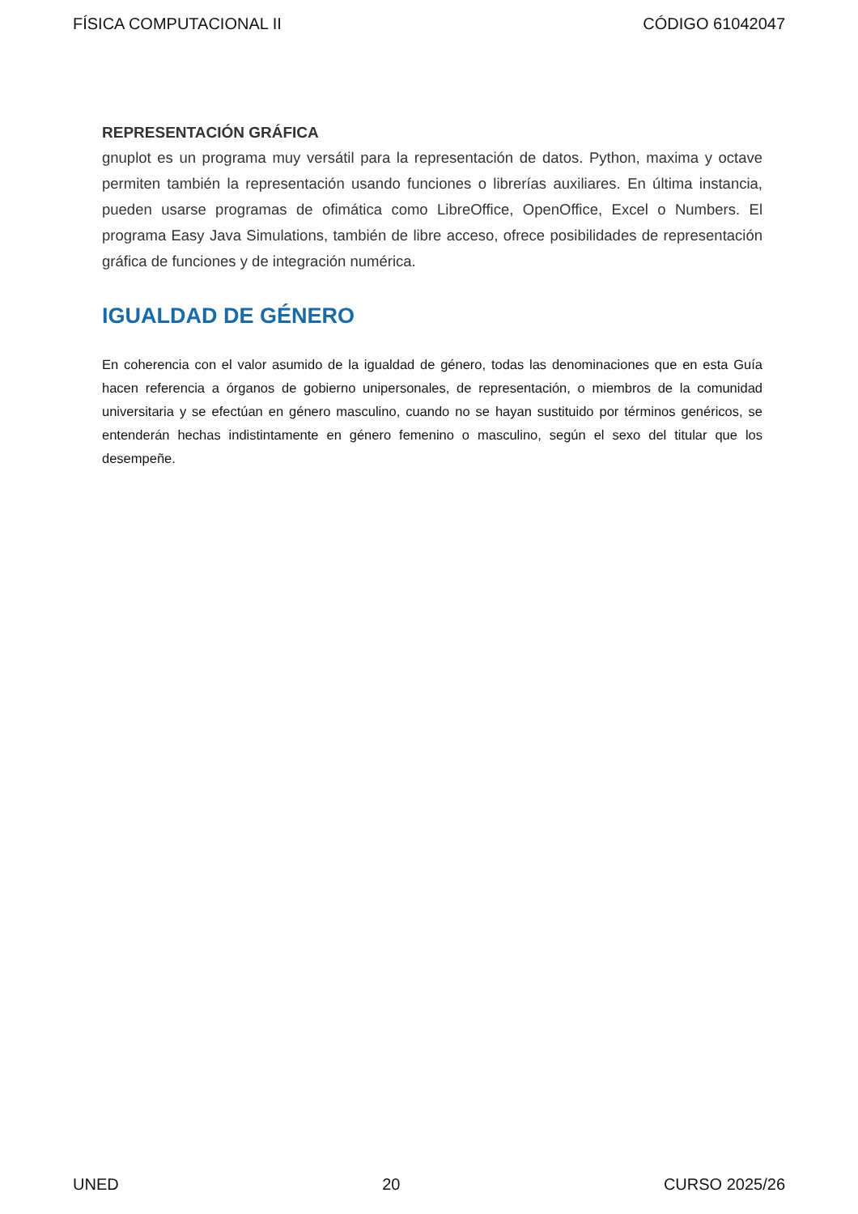FÍSICA COMPUTACIONAL II CÓDIGO 61042047
REPRESENTACIÓN GRÁFICA
gnuplot es un programa muy versátil para la representación de datos. Python, maxima y octave permiten también la representación usando funciones o librerías auxiliares. En última instancia, pueden usarse programas de ofimática como LibreOffice, OpenOffice, Excel o Numbers. El programa Easy Java Simulations, también de libre acceso, ofrece posibilidades de representación gráfica de funciones y de integración numérica.
IGUALDAD DE GÉNERO
En coherencia con el valor asumido de la igualdad de género, todas las denominaciones que en esta Guía hacen referencia a órganos de gobierno unipersonales, de representación, o miembros de la comunidad universitaria y se efectúan en género masculino, cuando no se hayan sustituido por términos genéricos, se entenderán hechas indistintamente en género femenino o masculino, según el sexo del titular que los desempeñe.
UNED 20 CURSO 2025/26